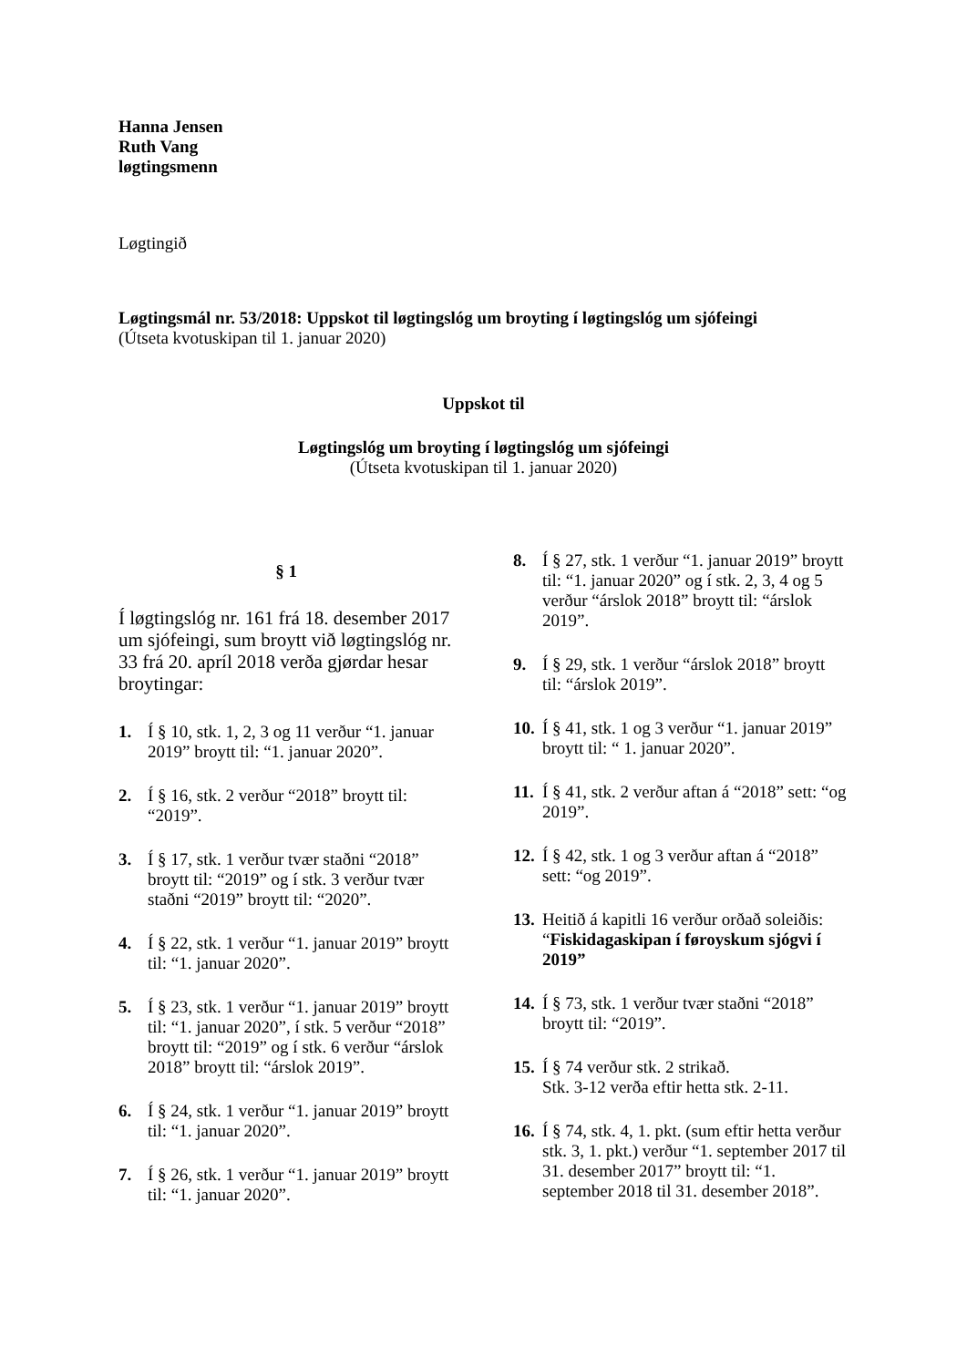Hanna Jensen
Ruth Vang
løgtingsmenn
Løgtingið
Løgtingsmál nr. 53/2018: Uppskot til løgtingslóg um broyting í løgtingslóg um sjófeingi
(Útseta kvotuskipan til 1. januar 2020)
Uppskot til
Løgtingslóg um broyting í løgtingslóg um sjófeingi
(Útseta kvotuskipan til 1. januar 2020)
§ 1
Í løgtingslóg nr. 161 frá 18. desember 2017 um sjófeingi, sum broytt við løgtingslóg nr. 33 frá 20. apríl 2018 verða gjørdar hesar broytingar:
1. Í § 10, stk. 1, 2, 3 og 11 verður “1. januar 2019” broytt til: “1. januar 2020”.
2. Í § 16, stk. 2 verður “2018” broytt til: “2019”.
3. Í § 17, stk. 1 verður tvær staðni “2018” broytt til: “2019” og í stk. 3 verður tvær staðni “2019” broytt til: “2020”.
4. Í § 22, stk. 1 verður “1. januar 2019” broytt til: “1. januar 2020”.
5. Í § 23, stk. 1 verður “1. januar 2019” broytt til: “1. januar 2020”, í stk. 5 verður “2018” broytt til: “2019” og í stk. 6 verður “árslok 2018” broytt til: “árslok 2019”.
6. Í § 24, stk. 1 verður “1. januar 2019” broytt til: “1. januar 2020”.
7. Í § 26, stk. 1 verður “1. januar 2019” broytt til: “1. januar 2020”.
8. Í § 27, stk. 1 verður “1. januar 2019” broytt til: “1. januar 2020” og í stk. 2, 3, 4 og 5 verður “árslok 2018” broytt til: “árslok 2019”.
9. Í § 29, stk. 1 verður “árslok 2018” broytt til: “árslok 2019”.
10. Í § 41, stk. 1 og 3 verður “1. januar 2019” broytt til: “ 1. januar 2020”.
11. Í § 41, stk. 2 verður aftan á “2018” sett: “og 2019”.
12. Í § 42, stk. 1 og 3 verður aftan á “2018” sett: “og 2019”.
13. Heitið á kapitli 16 verður orðað soleiðis: “Fiskidagaskipan í føroyskum sjógvi í 2019”
14. Í § 73, stk. 1 verður tvær staðni “2018” broytt til: “2019”.
15. Í § 74 verður stk. 2 strikað.
Stk. 3-12 verða eftir hetta stk. 2-11.
16. Í § 74, stk. 4, 1. pkt. (sum eftir hetta verður stk. 3, 1. pkt.) verður “1. september 2017 til 31. desember 2017” broytt til: “1. september 2018 til 31. desember 2018”.